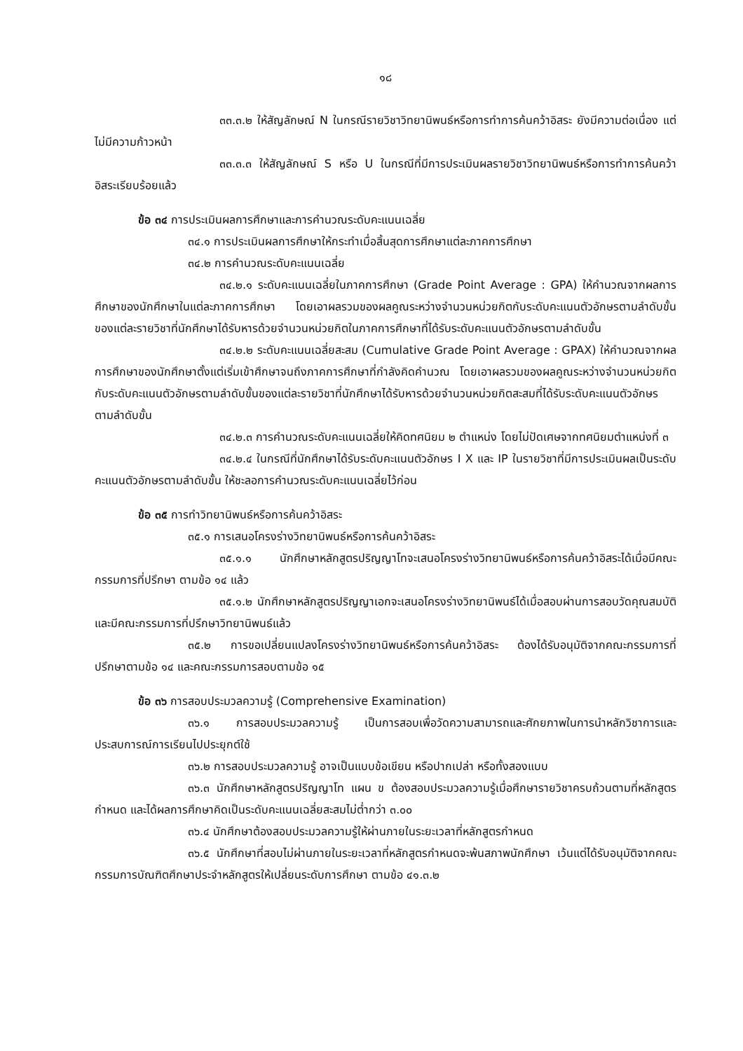๑๘
๓๓.๓.๒ ให้สัญลักษณ์ N ในกรณีรายวิชาวิทยานิพนธ์หรือการทำการค้นคว้าอิสระ ยังมีความต่อเนื่อง แต่ไม่มีความก้าวหน้า
๓๓.๓.๓ ให้สัญลักษณ์ S หรือ U ในกรณีที่มีการประเมินผลรายวิชาวิทยานิพนธ์หรือการทำการค้นคว้าอิสระเรียบร้อยแล้ว
ข้อ ๓๔ การประเมินผลการศึกษาและการคำนวณระดับคะแนนเฉลี่ย
๓๔.๑ การประเมินผลการศึกษาให้กระทำเมื่อสิ้นสุดการศึกษาแต่ละภาคการศึกษา
๓๔.๒ การคำนวณระดับคะแนนเฉลี่ย
๓๔.๒.๑ ระดับคะแนนเฉลี่ยในภาคการศึกษา (Grade Point Average : GPA) ให้คำนวณจากผลการศึกษาของนักศึกษาในแต่ละภาคการศึกษา โดยเอาผลรวมของผลคูณระหว่างจำนวนหน่วยกิตกับระดับคะแนนตัวอักษรตามลำดับขั้นของแต่ละรายวิชาที่นักศึกษาได้รับหารด้วยจำนวนหน่วยกิตในภาคการศึกษาที่ได้รับระดับคะแนนตัวอักษรตามลำดับขั้น
๓๔.๒.๒ ระดับคะแนนเฉลี่ยสะสม (Cumulative Grade Point Average : GPAX) ให้คำนวณจากผลการศึกษาของนักศึกษาตั้งแต่เริ่มเข้าศึกษาจนถึงภาคการศึกษาที่กำลังคิดคำนวณ โดยเอาผลรวมของผลคูณระหว่างจำนวนหน่วยกิตกับระดับคะแนนตัวอักษรตามลำดับขั้นของแต่ละรายวิชาที่นักศึกษาได้รับหารด้วยจำนวนหน่วยกิตสะสมที่ได้รับระดับคะแนนตัวอักษรตามลำดับขั้น
๓๔.๒.๓ การคำนวณระดับคะแนนเฉลี่ยให้คิดทศนิยม ๒ ตำแหน่ง โดยไม่ปัดเศษจากทศนิยมตำแหน่งที่ ๓
๓๔.๒.๔ ในกรณีที่นักศึกษาได้รับระดับคะแนนตัวอักษร I X และ IP ในรายวิชาที่มีการประเมินผลเป็นระดับคะแนนตัวอักษรตามลำดับขั้น ให้ชะลอการคำนวณระดับคะแนนเฉลี่ยไว้ก่อน
ข้อ ๓๕ การทำวิทยานิพนธ์หรือการค้นคว้าอิสระ
๓๕.๑ การเสนอโครงร่างวิทยานิพนธ์หรือการค้นคว้าอิสระ
๓๕.๑.๑ นักศึกษาหลักสูตรปริญญาโทจะเสนอโครงร่างวิทยานิพนธ์หรือการค้นคว้าอิสระได้เมื่อมีคณะกรรมการที่ปรึกษา ตามข้อ ๑๔ แล้ว
๓๕.๑.๒ นักศึกษาหลักสูตรปริญญาเอกจะเสนอโครงร่างวิทยานิพนธ์ได้เมื่อสอบผ่านการสอบวัดคุณสมบัติ และมีคณะกรรมการที่ปรึกษาวิทยานิพนธ์แล้ว
๓๕.๒ การขอเปลี่ยนแปลงโครงร่างวิทยานิพนธ์หรือการค้นคว้าอิสระ ต้องได้รับอนุมัติจากคณะกรรมการที่ปรึกษาตามข้อ ๑๔ และคณะกรรมการสอบตามข้อ ๑๕
ข้อ ๓๖ การสอบประมวลความรู้ (Comprehensive Examination)
๓๖.๑ การสอบประมวลความรู้ เป็นการสอบเพื่อวัดความสามารถและศักยภาพในการนำหลักวิชาการและประสบการณ์การเรียนไปประยุกต์ใช้
๓๖.๒ การสอบประมวลความรู้ อาจเป็นแบบข้อเขียน หรือปากเปล่า หรือทั้งสองแบบ
๓๖.๓ นักศึกษาหลักสูตรปริญญาโท แผน ข ต้องสอบประมวลความรู้เมื่อศึกษารายวิชาครบถ้วนตามที่หลักสูตรกำหนด และได้ผลการศึกษาคิดเป็นระดับคะแนนเฉลี่ยสะสมไม่ต่ำกว่า ๓.๐๐
๓๖.๔ นักศึกษาต้องสอบประมวลความรู้ให้ผ่านภายในระยะเวลาที่หลักสูตรกำหนด
๓๖.๕ นักศึกษาที่สอบไม่ผ่านภายในระยะเวลาที่หลักสูตรกำหนดจะพ้นสภาพนักศึกษา เว้นแต่ได้รับอนุมัติจากคณะกรรมการบัณฑิตศึกษาประจำหลักสูตรให้เปลี่ยนระดับการศึกษา ตามข้อ ๔๑.๓.๒